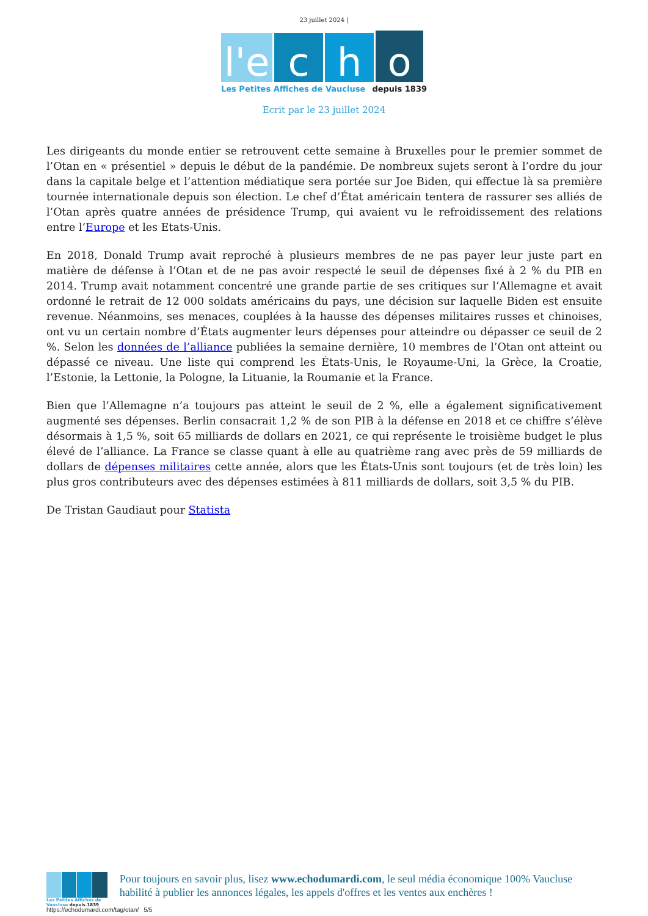23 juillet 2024 |
l'e
c
h
o
Les Petites Affiches de Vaucluse depuis 1839
Ecrit par le 23 juillet 2024
Les dirigeants du monde entier se retrouvent cette semaine à Bruxelles pour le premier sommet de l’Otan en « présentiel » depuis le début de la pandémie. De nombreux sujets seront à l’ordre du jour dans la capitale belge et l’attention médiatique sera portée sur Joe Biden, qui effectue là sa première tournée internationale depuis son élection. Le chef d’État américain tentera de rassurer ses alliés de l’Otan après quatre années de présidence Trump, qui avaient vu le refroidissement des relations entre l’Europe et les Etats-Unis.
En 2018, Donald Trump avait reproché à plusieurs membres de ne pas payer leur juste part en matière de défense à l’Otan et de ne pas avoir respecté le seuil de dépenses fixé à 2 % du PIB en 2014. Trump avait notamment concentré une grande partie de ses critiques sur l’Allemagne et avait ordonné le retrait de 12 000 soldats américains du pays, une décision sur laquelle Biden est ensuite revenue. Néanmoins, ses menaces, couplées à la hausse des dépenses militaires russes et chinoises, ont vu un certain nombre d’États augmenter leurs dépenses pour atteindre ou dépasser ce seuil de 2 %. Selon les données de l’alliance publiées la semaine dernière, 10 membres de l’Otan ont atteint ou dépassé ce niveau. Une liste qui comprend les États-Unis, le Royaume-Uni, la Grèce, la Croatie, l’Estonie, la Lettonie, la Pologne, la Lituanie, la Roumanie et la France.
Bien que l’Allemagne n’a toujours pas atteint le seuil de 2 %, elle a également significativement augmenté ses dépenses. Berlin consacrait 1,2 % de son PIB à la défense en 2018 et ce chiffre s’élève désormais à 1,5 %, soit 65 milliards de dollars en 2021, ce qui représente le troisième budget le plus élevé de l’alliance. La France se classe quant à elle au quatrième rang avec près de 59 milliards de dollars de dépenses militaires cette année, alors que les États-Unis sont toujours (et de très loin) les plus gros contributeurs avec des dépenses estimées à 811 milliards de dollars, soit 3,5 % du PIB.
De Tristan Gaudiaut pour Statista
Les Petites Affiches de Vaucluse depuis 1839
Pour toujours en savoir plus, lisez www.echodumardi.com, le seul média économique 100% Vaucluse habilité à publier les annonces légales, les appels d'offres et les ventes aux enchères !
https://echodumardi.com/tag/otan/ 5/5